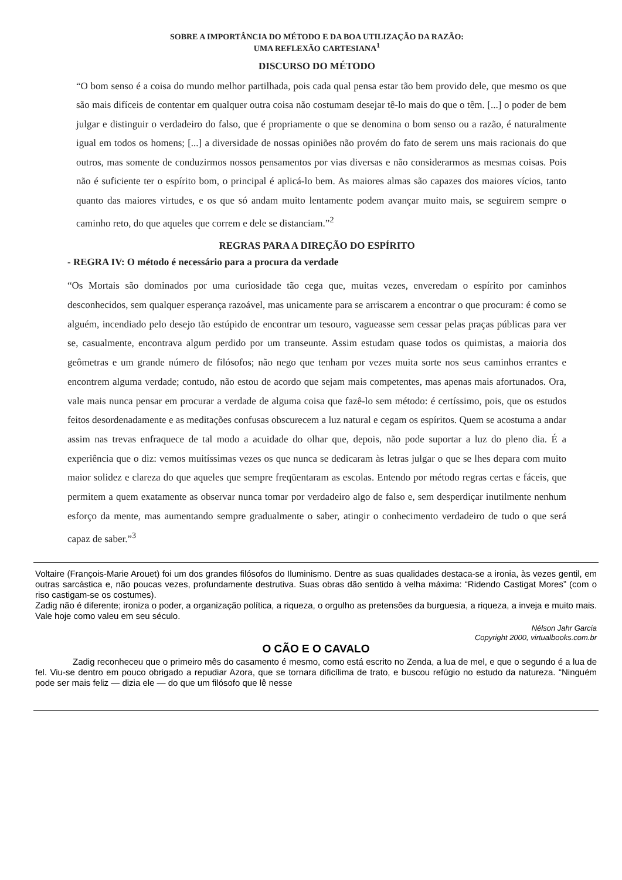SOBRE A IMPORTÂNCIA DO MÉTODO E DA BOA UTILIZAÇÃO DA RAZÃO:
UMA REFLEXÃO CARTESIANA<sup>1</sup>
DISCURSO DO MÉTODO
“O bom senso é a coisa do mundo melhor partilhada, pois cada qual pensa estar tão bem provido dele, que mesmo os que são mais difíceis de contentar em qualquer outra coisa não costumam desejar tê-lo mais do que o têm. [...] o poder de bem julgar e distinguir o verdadeiro do falso, que é propriamente o que se denomina o bom senso ou a razão, é naturalmente igual em todos os homens; [...] a diversidade de nossas opiniões não provém do fato de serem uns mais racionais do que outros, mas somente de conduzirmos nossos pensamentos por vias diversas e não considerarmos as mesmas coisas. Pois não é suficiente ter o espírito bom, o principal é aplicá-lo bem. As maiores almas são capazes dos maiores vícios, tanto quanto das maiores virtudes, e os que só andam muito lentamente podem avançar muito mais, se seguirem sempre o caminho reto, do que aqueles que correm e dele se distanciam.”<sup>2</sup>
REGRAS PARA A DIREÇÃO DO ESPÍRITO
- REGRA IV: O método é necessário para a procura da verdade
“Os Mortais são dominados por uma curiosidade tão cega que, muitas vezes, enveredam o espírito por caminhos desconhecidos, sem qualquer esperança razoável, mas unicamente para se arriscarem a encontrar o que procuram: é como se alguém, incendiado pelo desejo tão estúpido de encontrar um tesouro, vagueasse sem cessar pelas praças públicas para ver se, casualmente, encontrava algum perdido por um transeunte. Assim estudam quase todos os quimistas, a maioria dos geômetras e um grande número de filósofos; não nego que tenham por vezes muita sorte nos seus caminhos errantes e encontrem alguma verdade; contudo, não estou de acordo que sejam mais competentes, mas apenas mais afortunados. Ora, vale mais nunca pensar em procurar a verdade de alguma coisa que fazê-lo sem método: é certíssimo, pois, que os estudos feitos desordenadamente e as meditações confusas obscurecem a luz natural e cegam os espíritos. Quem se acostuma a andar assim nas trevas enfraquece de tal modo a acuidade do olhar que, depois, não pode suportar a luz do pleno dia. É a experiência que o diz: vemos muitíssimas vezes os que nunca se dedicaram às letras julgar o que se lhes depara com muito maior solidez e clareza do que aqueles que sempre freqüentaram as escolas. Entendo por método regras certas e fáceis, que permitem a quem exatamente as observar nunca tomar por verdadeiro algo de falso e, sem desperdiçar inutilmente nenhum esforço da mente, mas aumentando sempre gradualmente o saber, atingir o conhecimento verdadeiro de tudo o que será capaz de saber.”<sup>3</sup>
Voltaire (François-Marie Arouet) foi um dos grandes filósofos do Iluminismo. Dentre as suas qualidades destaca-se a ironia, às vezes gentil, em outras sarcástica e, não poucas vezes, profundamente destrutiva. Suas obras dão sentido à velha máxima: “Ridendo Castigat Mores” (com o riso castigam-se os costumes).
Zadig não é diferente; ironiza o poder, a organização política, a riqueza, o orgulho as pretensões da burguesia, a riqueza, a inveja e muito mais. Vale hoje como valeu em seu século.
Nélson Jahr Garcia
Copyright 2000, virtualbooks.com.br
O CÃO E O CAVALO
Zadig reconheceu que o primeiro mês do casamento é mesmo, como está escrito no Zenda, a lua de mel, e que o segundo é a lua de fel. Viu-se dentro em pouco obrigado a repudiar Azora, que se tornara dificílima de trato, e buscou refúgio no estudo da natureza. “Ninguém pode ser mais feliz — dizia ele — do que um filósofo que lê nesse